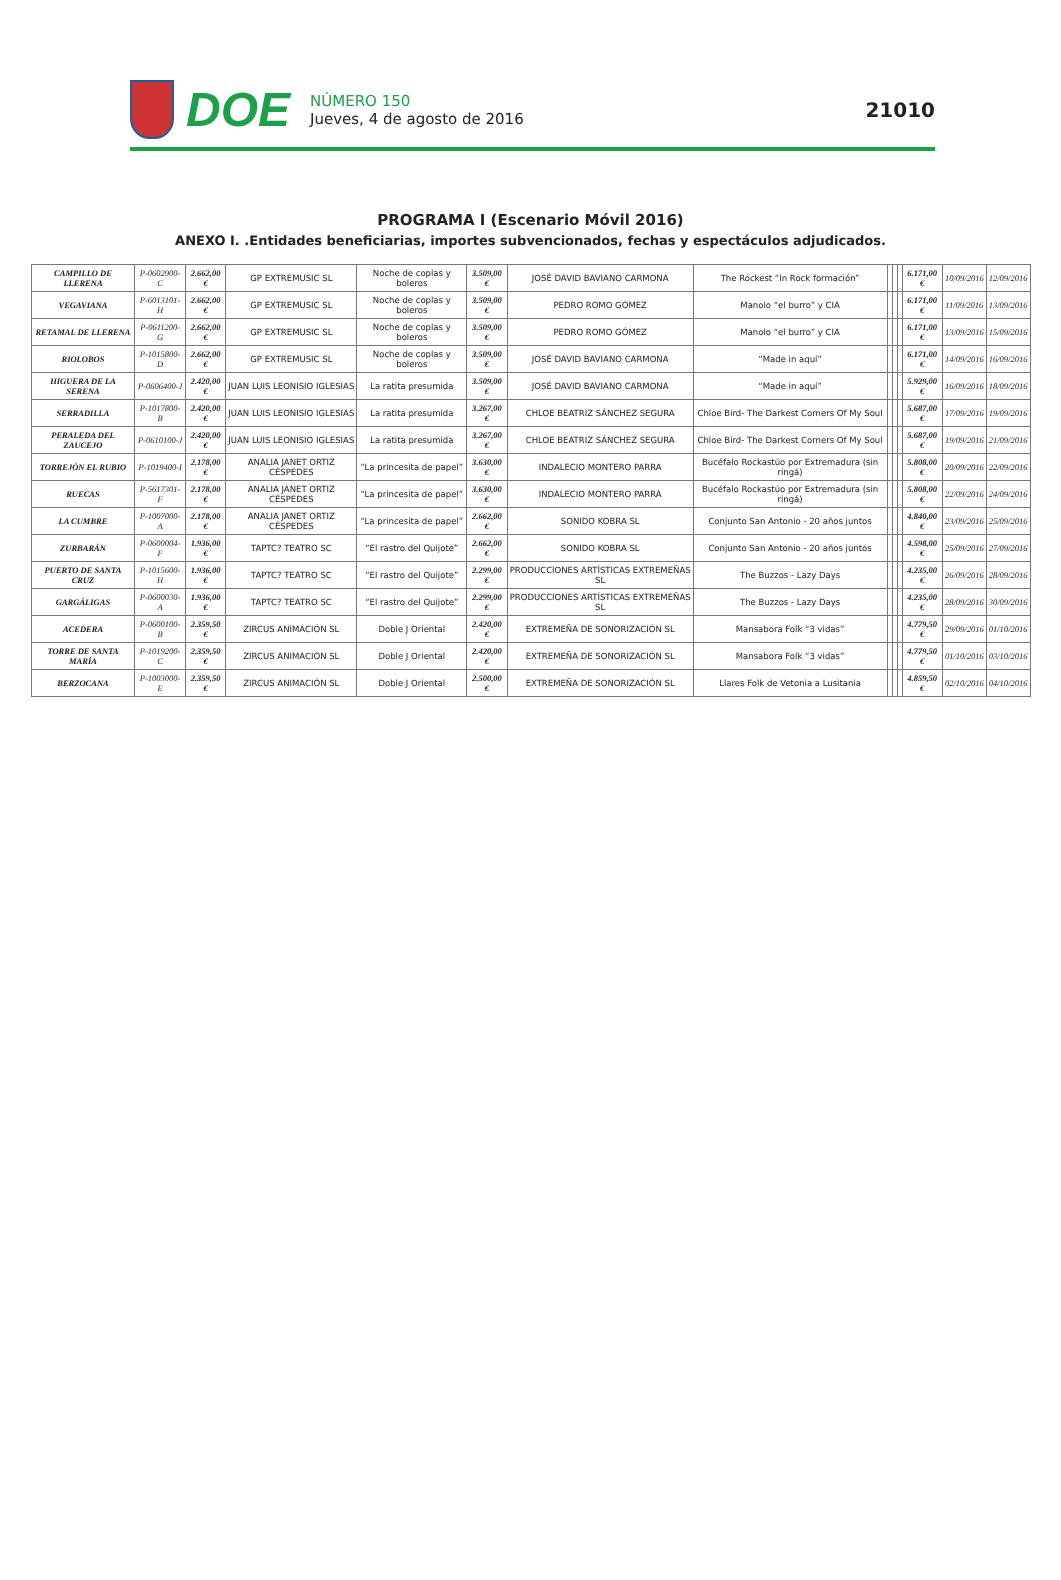DOE
NÚMERO 150
Jueves, 4 de agosto de 2016
21010
PROGRAMA I (Escenario Móvil 2016)
ANEXO I. .Entidades beneficiarias, importes subvencionados, fechas y espectáculos adjudicados.
| CAMPILLO DE LLERENA | P-0602900-C | 2.662,00 € | GP EXTREMUSIC SL | Noche de coplas y boleros | 3.509,00 € | JOSÉ DAVID BAVIANO CARMONA | The Rockest “In Rock formación” | | | | 6.171,00 € | 10/09/2016 | 12/09/2016 |
| VEGAVIANA | P-6013101-H | 2.662,00 € | GP EXTREMUSIC SL | Noche de coplas y boleros | 3.509,00 € | PEDRO ROMO GÓMEZ | Manolo “el burro” y CIA | | | | 6.171,00 € | 11/09/2016 | 13/09/2016 |
| RETAMAL DE LLERENA | P-0611200-G | 2.662,00 € | GP EXTREMUSIC SL | Noche de coplas y boleros | 3.509,00 € | PEDRO ROMO GÓMEZ | Manolo “el burro” y CIA | | | | 6.171,00 € | 13/09/2016 | 15/09/2016 |
| RIOLOBOS | P-1015800-D | 2.662,00 € | GP EXTREMUSIC SL | Noche de coplas y boleros | 3.509,00 € | JOSÉ DAVID BAVIANO CARMONA | “Made in aquí” | | | | 6.171,00 € | 14/09/2016 | 16/09/2016 |
| HIGUERA DE LA SERENA | P-0606400-J | 2.420,00 € | JUAN LUIS LEONISIO IGLESIAS | La ratita presumida | 3.509,00 € | JOSÉ DAVID BAVIANO CARMONA | “Made in aquí” | | | | 5.929,00 € | 16/09/2016 | 18/09/2016 |
| SERRADILLA | P-1017800-B | 2.420,00 € | JUAN LUIS LEONISIO IGLESIAS | La ratita presumida | 3.267,00 € | CHLOE BEATRIZ SÁNCHEZ SEGURA | Chloe Bird- The Darkest Corners Of My Soul | | | | 5.687,00 € | 17/09/2016 | 19/09/2016 |
| PERALEDA DEL ZAUCEJO | P-0610100-J | 2.420,00 € | JUAN LUIS LEONISIO IGLESIAS | La ratita presumida | 3.267,00 € | CHLOE BEATRIZ SÁNCHEZ SEGURA | Chloe Bird- The Darkest Corners Of My Soul | | | | 5.687,00 € | 19/09/2016 | 21/09/2016 |
| TORREJÓN EL RUBIO | P-1019400-I | 2.178,00 € | ANALIA JANET ORTIZ CÉSPEDES | “La princesita de papel” | 3.630,00 € | INDALECIO MONTERO PARRA | Bucéfalo Rockastúo por Extremadura (sin ringá) | | | | 5.808,00 € | 20/09/2016 | 22/09/2016 |
| RUECAS | P-5617301-F | 2.178,00 € | ANALIA JANET ORTIZ CÉSPEDES | “La princesita de papel” | 3.630,00 € | INDALECIO MONTERO PARRA | Bucéfalo Rockastúo por Extremadura (sin ringá) | | | | 5.808,00 € | 22/09/2016 | 24/09/2016 |
| LA CUMBRE | P-1007000-A | 2.178,00 € | ANALIA JANET ORTIZ CÉSPEDES | “La princesita de papel” | 2.662,00 € | SONIDO KOBRA SL | Conjunto San Antonio - 20 años juntos | | | | 4.840,00 € | 23/09/2016 | 25/09/2016 |
| ZURBARÁN | P-0600004-F | 1.936,00 € | TAPTC? TEATRO SC | “El rastro del Quijote” | 2.662,00 € | SONIDO KOBRA SL | Conjunto San Antonio - 20 años juntos | | | | 4.598,00 € | 25/09/2016 | 27/09/2016 |
| PUERTO DE SANTA CRUZ | P-1015600-H | 1.936,00 € | TAPTC? TEATRO SC | “El rastro del Quijote” | 2.299,00 € | PRODUCCIONES ARTÍSTICAS EXTREMEÑAS SL | The Buzzos - Lazy Days | | | | 4.235,00 € | 26/09/2016 | 28/09/2016 |
| GARGÁLIGAS | P-0600030-A | 1.936,00 € | TAPTC? TEATRO SC | “El rastro del Quijote” | 2.299,00 € | PRODUCCIONES ARTÍSTICAS EXTREMEÑAS SL | The Buzzos - Lazy Days | | | | 4.235,00 € | 28/09/2016 | 30/09/2016 |
| ACEDERA | P-0600100-B | 2.359,50 € | ZIRCUS ANIMACIÓN SL | Doble J Oriental | 2.420,00 € | EXTREMEÑA DE SONORIZACIÓN SL | Mansabora Folk “3 vidas” | | | | 4.779,50 € | 29/09/2016 | 01/10/2016 |
| TORRE DE SANTA MARÍA | P-1019200-C | 2.359,50 € | ZIRCUS ANIMACIÓN SL | Doble J Oriental | 2.420,00 € | EXTREMEÑA DE SONORIZACIÓN SL | Mansabora Folk “3 vidas” | | | | 4.779,50 € | 01/10/2016 | 03/10/2016 |
| BERZOCANA | P-1003000-E | 2.359,50 € | ZIRCUS ANIMACIÓN SL | Doble J Oriental | 2.500,00 € | EXTREMEÑA DE SONORIZACIÓN SL | Llares Folk de Vetonia a Lusitania | | | | 4.859,50 € | 02/10/2016 | 04/10/2016 |